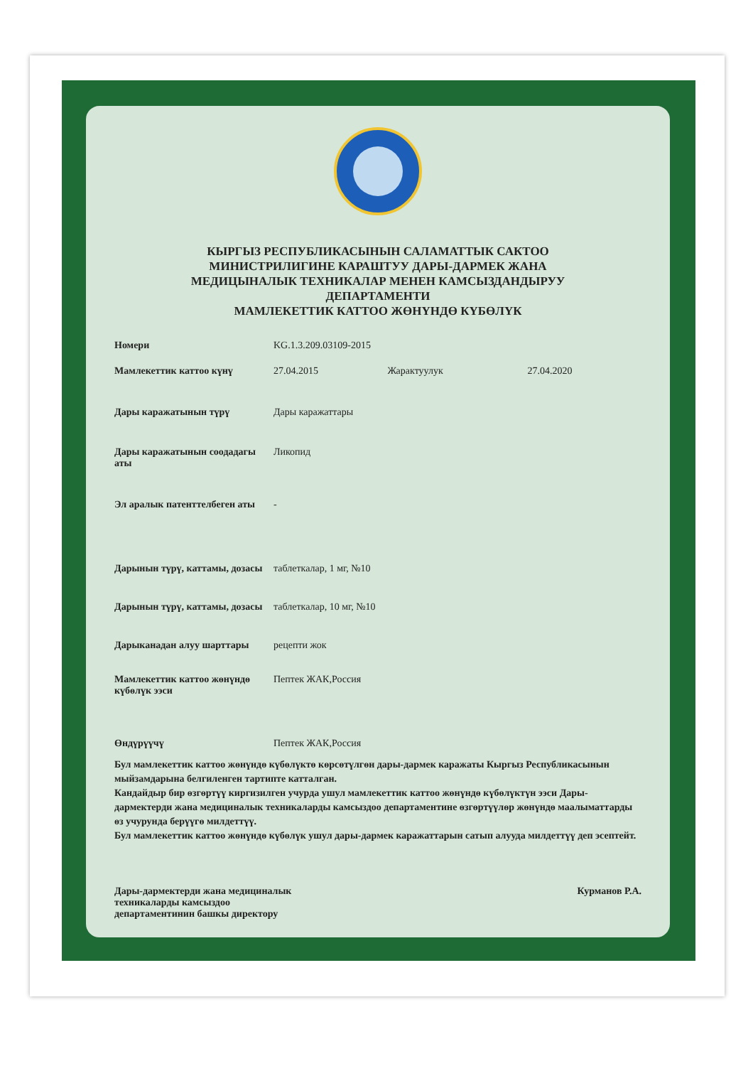КЫРГЫЗ РЕСПУБЛИКАСЫНЫН САЛАМАТТЫК САКТОО
МИНИСТРИЛИГИНЕ КАРАШТУУ ДАРЫ-ДАРМЕК ЖАНА
МЕДИЦЫНАЛЫК ТЕХНИКАЛАР МЕНЕН КАМСЫЗДАНДЫРУУ
ДЕПАРТАМЕНТИ
МАМЛЕКЕТТИК КАТТОО ЖӨНҮНДӨ КҮБӨЛҮК
| Номери | KG.1.3.209.03109-2015 | | |
| Мамлекеттик каттоо күнү | 27.04.2015 | Жарактуулук | 27.04.2020 |
| Дары каражатынын түрү | Дары каражаттары | | |
| Дары каражатынын соодадагы аты | Ликопид | | |
| Эл аралык патенттелбеген аты | - | | |
| Дарынын түрү, каттамы, дозасы | таблеткалар, 1 мг, №10 | | |
| Дарынын түрү, каттамы, дозасы | таблеткалар, 10 мг, №10 | | |
| Дарыканадан алуу шарттары | рецепти жок | | |
| Мамлекеттик каттоо жөнүндө күбөлүк ээси | Пептек ЖАК,Россия | | |
| Өндүрүүчү | Пептек ЖАК,Россия | | |
Бул мамлекеттик каттоо жөнүндө күбөлүктө көрсөтүлгөн дары-дармек каражаты Кыргыз Республикасынын мыйзамдарына белгиленген тартипте катталган.
Кандайдыр бир өзгөртүү киргизилген учурда ушул мамлекеттик каттоо жөнүндө күбөлүктүн ээси Дары-дармектерди жана медициналык техникаларды камсыздоо департаментине өзгөртүүлөр жөнүндө маалыматтарды өз учурунда берүүгө милдеттүү.
Бул мамлекеттик каттоо жөнүндө күбөлүк ушул дары-дармек каражаттарын сатып алууда милдеттүү деп эсептейт.
Дары-дармектерди жана медициналык
техникаларды камсыздоо
департаментинин башкы директору
Курманов Р.А.